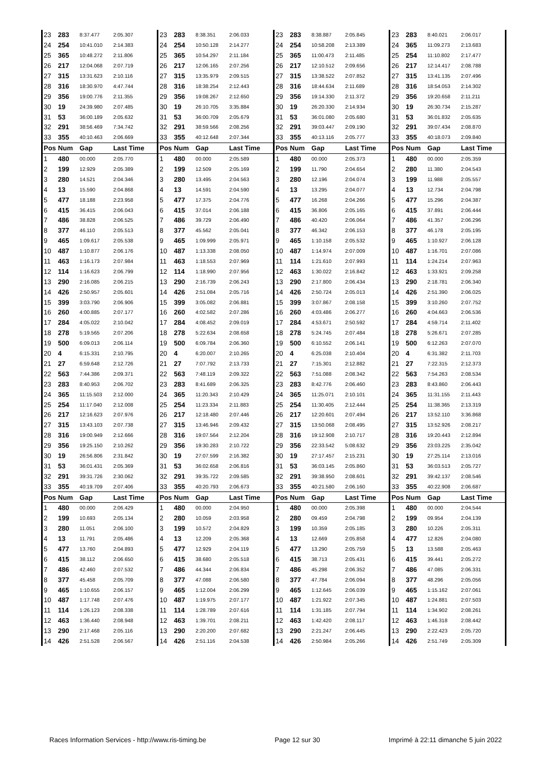| 23 | 283 | 8:37.477 | 2:05.307 | 23 | 283 | 8:38.351 | 2:06.033 | 23 | 283 | 8:38.887 | 2:05.845 | 23 | 283 | 8:40.021 | 2:06.017 |
| 24 | 254 | 10:41.010 | 2:14.383 | 24 | 254 | 10:50.128 | 2:14.277 | 24 | 254 | 10:58.208 | 2:13.389 | 24 | 365 | 11:09.273 | 2:13.683 |
| 25 | 365 | 10:48.272 | 2:11.806 | 25 | 365 | 10:54.297 | 2:11.184 | 25 | 365 | 11:00.473 | 2:11.485 | 25 | 254 | 11:10.802 | 2:17.477 |
| 26 | 217 | 12:04.068 | 2:07.719 | 26 | 217 | 12:06.165 | 2:07.256 | 26 | 217 | 12:10.512 | 2:09.656 | 26 | 217 | 12:14.417 | 2:08.788 |
| 27 | 315 | 13:31.623 | 2:10.116 | 27 | 315 | 13:35.979 | 2:09.515 | 27 | 315 | 13:38.522 | 2:07.852 | 27 | 315 | 13:41.135 | 2:07.496 |
| 28 | 316 | 18:30.970 | 4:47.744 | 28 | 316 | 18:38.254 | 2:12.443 | 28 | 316 | 18:44.634 | 2:11.689 | 28 | 316 | 18:54.053 | 2:14.302 |
| 29 | 356 | 19:00.776 | 2:11.355 | 29 | 356 | 19:08.267 | 2:12.650 | 29 | 356 | 19:14.330 | 2:11.372 | 29 | 356 | 19:20.658 | 2:11.211 |
| 30 | 19 | 24:39.980 | 2:07.485 | 30 | 19 | 26:10.705 | 3:35.884 | 30 | 19 | 26:20.330 | 2:14.934 | 30 | 19 | 26:30.734 | 2:15.287 |
| 31 | 53 | 36:00.189 | 2:05.632 | 31 | 53 | 36:00.709 | 2:05.679 | 31 | 53 | 36:01.080 | 2:05.680 | 31 | 53 | 36:01.832 | 2:05.635 |
| 32 | 291 | 38:56.469 | 7:34.742 | 32 | 291 | 38:59.566 | 2:08.256 | 32 | 291 | 39:03.447 | 2:09.190 | 32 | 291 | 39:07.434 | 2:08.870 |
| 33 | 355 | 40:10.463 | 2:06.669 | 33 | 355 | 40:12.648 | 2:07.344 | 33 | 355 | 40:13.116 | 2:05.777 | 33 | 355 | 40:18.073 | 2:09.840 |
| Pos | Num | Gap | Last Time | Pos | Num | Gap | Last Time | Pos | Num | Gap | Last Time | Pos | Num | Gap | Last Time |
| 1 | 480 | 00.000 | 2:05.770 | 1 | 480 | 00.000 | 2:05.589 | 1 | 480 | 00.000 | 2:05.373 | 1 | 480 | 00.000 | 2:05.359 |
| 2 | 199 | 12.929 | 2:05.389 | 2 | 199 | 12.509 | 2:05.169 | 2 | 199 | 11.790 | 2:04.654 | 2 | 280 | 11.380 | 2:04.543 |
| 3 | 280 | 14.521 | 2:04.346 | 3 | 280 | 13.495 | 2:04.563 | 3 | 280 | 12.196 | 2:04.074 | 3 | 199 | 11.988 | 2:05.557 |
| 4 | 13 | 15.590 | 2:04.868 | 4 | 13 | 14.591 | 2:04.590 | 4 | 13 | 13.295 | 2:04.077 | 4 | 13 | 12.734 | 2:04.798 |
| 5 | 477 | 18.188 | 2:23.958 | 5 | 477 | 17.375 | 2:04.776 | 5 | 477 | 16.268 | 2:04.266 | 5 | 477 | 15.296 | 2:04.387 |
| 6 | 415 | 36.415 | 2:06.043 | 6 | 415 | 37.014 | 2:06.188 | 6 | 415 | 36.806 | 2:05.165 | 6 | 415 | 37.891 | 2:06.444 |
| 7 | 486 | 38.828 | 2:06.525 | 7 | 486 | 39.729 | 2:06.490 | 7 | 486 | 40.420 | 2:06.064 | 7 | 486 | 41.357 | 2:06.296 |
| 8 | 377 | 46.110 | 2:05.513 | 8 | 377 | 45.562 | 2:05.041 | 8 | 377 | 46.342 | 2:06.153 | 8 | 377 | 46.178 | 2:05.195 |
| 9 | 465 | 1:09.617 | 2:05.538 | 9 | 465 | 1:09.999 | 2:05.971 | 9 | 465 | 1:10.158 | 2:05.532 | 9 | 465 | 1:10.927 | 2:06.128 |
| 10 | 487 | 1:10.877 | 2:06.176 | 10 | 487 | 1:13.338 | 2:08.050 | 10 | 487 | 1:14.974 | 2:07.009 | 10 | 487 | 1:16.701 | 2:07.086 |
| 11 | 463 | 1:16.173 | 2:07.984 | 11 | 463 | 1:18.553 | 2:07.969 | 11 | 114 | 1:21.610 | 2:07.993 | 11 | 114 | 1:24.214 | 2:07.963 |
| 12 | 114 | 1:16.623 | 2:06.799 | 12 | 114 | 1:18.990 | 2:07.956 | 12 | 463 | 1:30.022 | 2:16.842 | 12 | 463 | 1:33.921 | 2:09.258 |
| 13 | 290 | 2:16.085 | 2:06.215 | 13 | 290 | 2:16.739 | 2:06.243 | 13 | 290 | 2:17.800 | 2:06.434 | 13 | 290 | 2:18.781 | 2:06.340 |
| 14 | 426 | 2:50.957 | 2:05.601 | 14 | 426 | 2:51.084 | 2:05.716 | 14 | 426 | 2:50.724 | 2:05.013 | 14 | 426 | 2:51.390 | 2:06.025 |
| 15 | 399 | 3:03.790 | 2:06.906 | 15 | 399 | 3:05.082 | 2:06.881 | 15 | 399 | 3:07.867 | 2:08.158 | 15 | 399 | 3:10.260 | 2:07.752 |
| 16 | 260 | 4:00.885 | 2:07.177 | 16 | 260 | 4:02.582 | 2:07.286 | 16 | 260 | 4:03.486 | 2:06.277 | 16 | 260 | 4:04.663 | 2:06.536 |
| 17 | 284 | 4:05.022 | 2:10.042 | 17 | 284 | 4:08.452 | 2:09.019 | 17 | 284 | 4:53.671 | 2:50.592 | 17 | 284 | 4:59.714 | 2:11.402 |
| 18 | 278 | 5:19.565 | 2:07.206 | 18 | 278 | 5:22.634 | 2:08.658 | 18 | 278 | 5:24.745 | 2:07.484 | 18 | 278 | 5:26.671 | 2:07.285 |
| 19 | 500 | 6:09.013 | 2:06.114 | 19 | 500 | 6:09.784 | 2:06.360 | 19 | 500 | 6:10.552 | 2:06.141 | 19 | 500 | 6:12.263 | 2:07.070 |
| 20 | 4 | 6:15.331 | 2:10.795 | 20 | 4 | 6:20.007 | 2:10.265 | 20 | 4 | 6:25.038 | 2:10.404 | 20 | 4 | 6:31.382 | 2:11.703 |
| 21 | 27 | 6:59.648 | 2:12.726 | 21 | 27 | 7:07.792 | 2:13.733 | 21 | 27 | 7:15.301 | 2:12.882 | 21 | 27 | 7:22.315 | 2:12.373 |
| 22 | 563 | 7:44.386 | 2:09.371 | 22 | 563 | 7:48.119 | 2:09.322 | 22 | 563 | 7:51.088 | 2:08.342 | 22 | 563 | 7:54.263 | 2:08.534 |
| 23 | 283 | 8:40.953 | 2:06.702 | 23 | 283 | 8:41.689 | 2:06.325 | 23 | 283 | 8:42.776 | 2:06.460 | 23 | 283 | 8:43.860 | 2:06.443 |
| 24 | 365 | 11:15.503 | 2:12.000 | 24 | 365 | 11:20.343 | 2:10.429 | 24 | 365 | 11:25.071 | 2:10.101 | 24 | 365 | 11:31.155 | 2:11.443 |
| 25 | 254 | 11:17.040 | 2:12.008 | 25 | 254 | 11:23.334 | 2:11.883 | 25 | 254 | 11:30.405 | 2:12.444 | 25 | 254 | 11:38.365 | 2:13.319 |
| 26 | 217 | 12:16.623 | 2:07.976 | 26 | 217 | 12:18.480 | 2:07.446 | 26 | 217 | 12:20.601 | 2:07.494 | 26 | 217 | 13:52.110 | 3:36.868 |
| 27 | 315 | 13:43.103 | 2:07.738 | 27 | 315 | 13:46.946 | 2:09.432 | 27 | 315 | 13:50.068 | 2:08.495 | 27 | 315 | 13:52.926 | 2:08.217 |
| 28 | 316 | 19:00.949 | 2:12.666 | 28 | 316 | 19:07.564 | 2:12.204 | 28 | 316 | 19:12.908 | 2:10.717 | 28 | 316 | 19:20.443 | 2:12.894 |
| 29 | 356 | 19:25.150 | 2:10.262 | 29 | 356 | 19:30.283 | 2:10.722 | 29 | 356 | 22:33.542 | 5:08.632 | 29 | 356 | 23:03.225 | 2:35.042 |
| 30 | 19 | 26:56.806 | 2:31.842 | 30 | 19 | 27:07.599 | 2:16.382 | 30 | 19 | 27:17.457 | 2:15.231 | 30 | 19 | 27:25.114 | 2:13.016 |
| 31 | 53 | 36:01.431 | 2:05.369 | 31 | 53 | 36:02.658 | 2:06.816 | 31 | 53 | 36:03.145 | 2:05.860 | 31 | 53 | 36:03.513 | 2:05.727 |
| 32 | 291 | 39:31.726 | 2:30.062 | 32 | 291 | 39:35.722 | 2:09.585 | 32 | 291 | 39:38.950 | 2:08.601 | 32 | 291 | 39:42.137 | 2:08.546 |
| 33 | 355 | 40:19.709 | 2:07.406 | 33 | 355 | 40:20.793 | 2:06.673 | 33 | 355 | 40:21.580 | 2:06.160 | 33 | 355 | 40:22.908 | 2:06.687 |
| Pos | Num | Gap | Last Time | Pos | Num | Gap | Last Time | Pos | Num | Gap | Last Time | Pos | Num | Gap | Last Time |
| 1 | 480 | 00.000 | 2:06.429 | 1 | 480 | 00.000 | 2:04.950 | 1 | 480 | 00.000 | 2:05.398 | 1 | 480 | 00.000 | 2:04.544 |
| 2 | 199 | 10.693 | 2:05.134 | 2 | 280 | 10.059 | 2:03.958 | 2 | 280 | 09.459 | 2:04.798 | 2 | 199 | 09.954 | 2:04.139 |
| 3 | 280 | 11.051 | 2:06.100 | 3 | 199 | 10.572 | 2:04.829 | 3 | 199 | 10.359 | 2:05.185 | 3 | 280 | 10.226 | 2:05.311 |
| 4 | 13 | 11.791 | 2:05.486 | 4 | 13 | 12.209 | 2:05.368 | 4 | 13 | 12.669 | 2:05.858 | 4 | 477 | 12.826 | 2:04.080 |
| 5 | 477 | 13.760 | 2:04.893 | 5 | 477 | 12.929 | 2:04.119 | 5 | 477 | 13.290 | 2:05.759 | 5 | 13 | 13.588 | 2:05.463 |
| 6 | 415 | 38.112 | 2:06.650 | 6 | 415 | 38.680 | 2:05.518 | 6 | 415 | 38.713 | 2:05.431 | 6 | 415 | 39.441 | 2:05.272 |
| 7 | 486 | 42.460 | 2:07.532 | 7 | 486 | 44.344 | 2:06.834 | 7 | 486 | 45.298 | 2:06.352 | 7 | 486 | 47.085 | 2:06.331 |
| 8 | 377 | 45.458 | 2:05.709 | 8 | 377 | 47.088 | 2:06.580 | 8 | 377 | 47.784 | 2:06.094 | 8 | 377 | 48.296 | 2:05.056 |
| 9 | 465 | 1:10.655 | 2:06.157 | 9 | 465 | 1:12.004 | 2:06.299 | 9 | 465 | 1:12.645 | 2:06.039 | 9 | 465 | 1:15.162 | 2:07.061 |
| 10 | 487 | 1:17.748 | 2:07.476 | 10 | 487 | 1:19.975 | 2:07.177 | 10 | 487 | 1:21.922 | 2:07.345 | 10 | 487 | 1:24.881 | 2:07.503 |
| 11 | 114 | 1:26.123 | 2:08.338 | 11 | 114 | 1:28.789 | 2:07.616 | 11 | 114 | 1:31.185 | 2:07.794 | 11 | 114 | 1:34.902 | 2:08.261 |
| 12 | 463 | 1:36.440 | 2:08.948 | 12 | 463 | 1:39.701 | 2:08.211 | 12 | 463 | 1:42.420 | 2:08.117 | 12 | 463 | 1:46.318 | 2:08.442 |
| 13 | 290 | 2:17.468 | 2:05.116 | 13 | 290 | 2:20.200 | 2:07.682 | 13 | 290 | 2:21.247 | 2:06.445 | 13 | 290 | 2:22.423 | 2:05.720 |
| 14 | 426 | 2:51.528 | 2:06.567 | 14 | 426 | 2:51.116 | 2:04.538 | 14 | 426 | 2:50.984 | 2:05.266 | 14 | 426 | 2:51.749 | 2:05.309 |
Races Information Services - http://www.ris-timing.be Page 12 sur 30 Imprimé à 22:11 dimanche 5 juin 2022